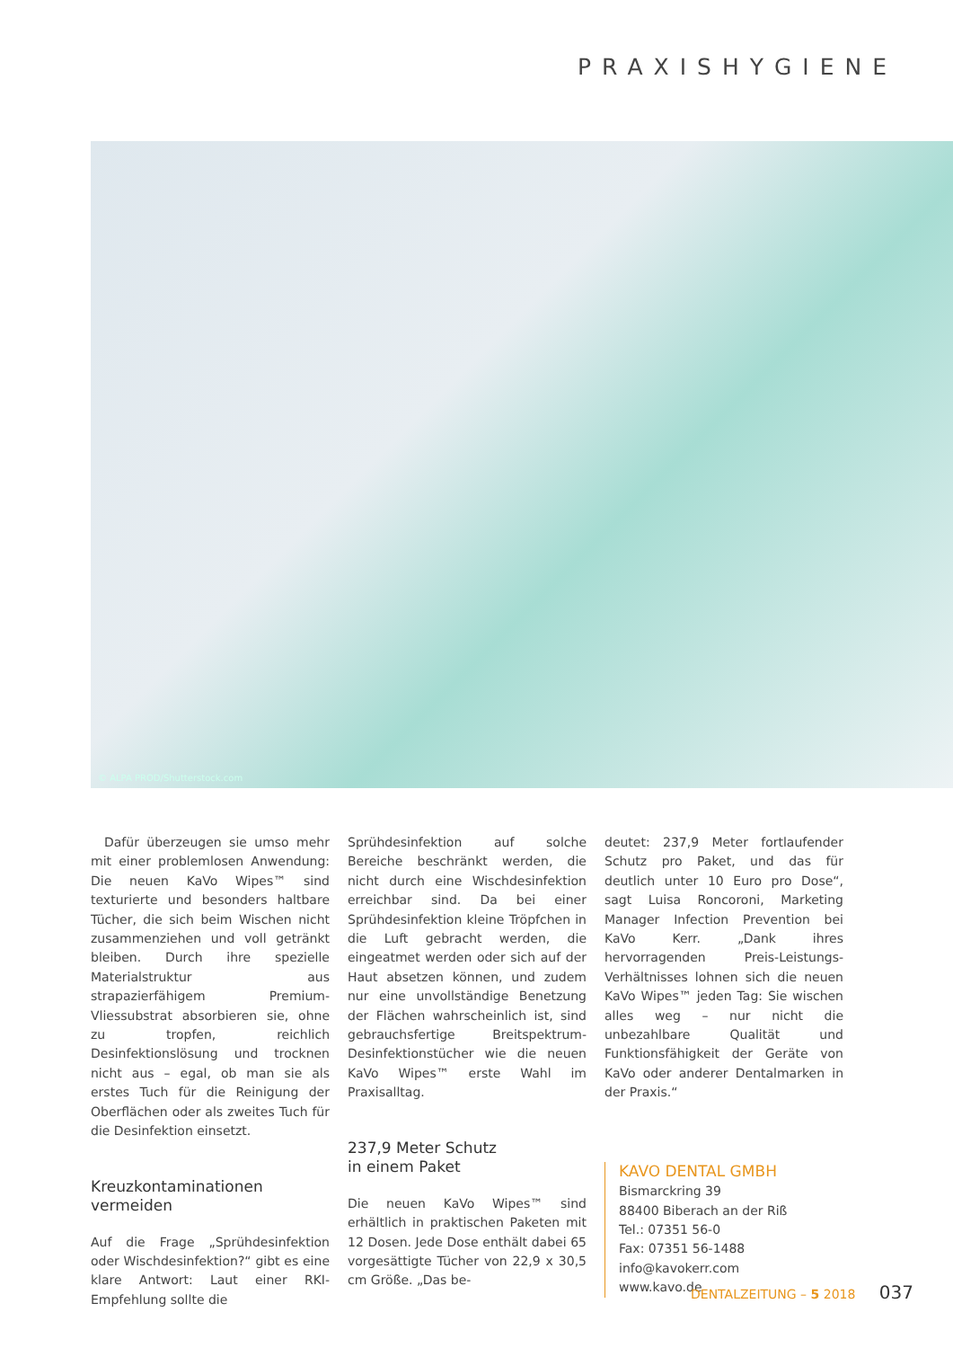PRAXISHYGIENE
© ALPA PROD/Shutterstock.com
Dafür überzeugen sie umso mehr mit einer problemlosen Anwendung: Die neuen KaVo Wipes™ sind texturierte und besonders haltbare Tücher, die sich beim Wischen nicht zusammenziehen und voll getränkt bleiben. Durch ihre spezielle Materialstruktur aus strapazierfähigem Premium-Vliessubstrat absorbieren sie, ohne zu tropfen, reichlich Desinfektionslösung und trocknen nicht aus – egal, ob man sie als erstes Tuch für die Reinigung der Oberflächen oder als zweites Tuch für die Desinfektion einsetzt.
Kreuzkontaminationen
vermeiden
Auf die Frage „Sprühdesinfektion oder Wischdesinfektion?“ gibt es eine klare Antwort: Laut einer RKI-Empfehlung sollte die
Sprühdesinfektion auf solche Bereiche beschränkt werden, die nicht durch eine Wischdesinfektion erreichbar sind. Da bei einer Sprühdesinfektion kleine Tröpfchen in die Luft gebracht werden, die eingeatmet werden oder sich auf der Haut absetzen können, und zudem nur eine unvollständige Benetzung der Flächen wahrscheinlich ist, sind gebrauchsfertige Breitspektrum-Desinfektionstücher wie die neuen KaVo Wipes™ erste Wahl im Praxisalltag.
237,9 Meter Schutz
in einem Paket
Die neuen KaVo Wipes™ sind erhältlich in praktischen Paketen mit 12 Dosen. Jede Dose enthält dabei 65 vorgesättigte Tücher von 22,9 x 30,5 cm Größe. „Das be-
deutet: 237,9 Meter fortlaufender Schutz pro Paket, und das für deutlich unter 10 Euro pro Dose“, sagt Luisa Roncoroni, Marketing Manager Infection Prevention bei KaVo Kerr. „Dank ihres hervorragenden Preis-Leistungs-Verhältnisses lohnen sich die neuen KaVo Wipes™ jeden Tag: Sie wischen alles weg – nur nicht die unbezahlbare Qualität und Funktionsfähigkeit der Geräte von KaVo oder anderer Dentalmarken in der Praxis.“
KAVO DENTAL GMBH
Bismarckring 39
88400 Biberach an der Riß
Tel.: 07351 56-0
Fax: 07351 56-1488
info@kavokerr.com
www.kavo.de
DENTALZEITUNG – 5 2018 037